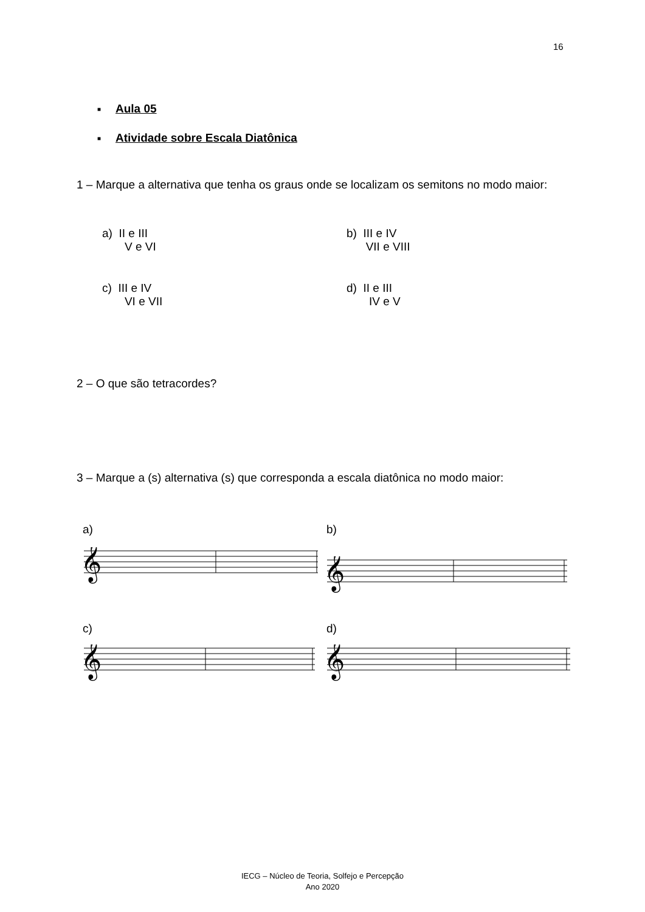16
■ Aula 05
■ Atividade sobre Escala Diatônica
1 – Marque a alternativa que tenha os graus onde se localizam os semitons no modo maior:
a) II e III
V e VI
b) III e IV
VII e VIII
c) III e IV
VI e VII
d) II e III
IV e V
2 – O que são tetracordes?
3 – Marque a (s) alternativa (s) que corresponda a escala diatônica no modo maior:
a) b)
c) d)
𝄞
𝄞
𝄞
𝄞
IECG – Núcleo de Teoria, Solfejo e Percepção
Ano 2020